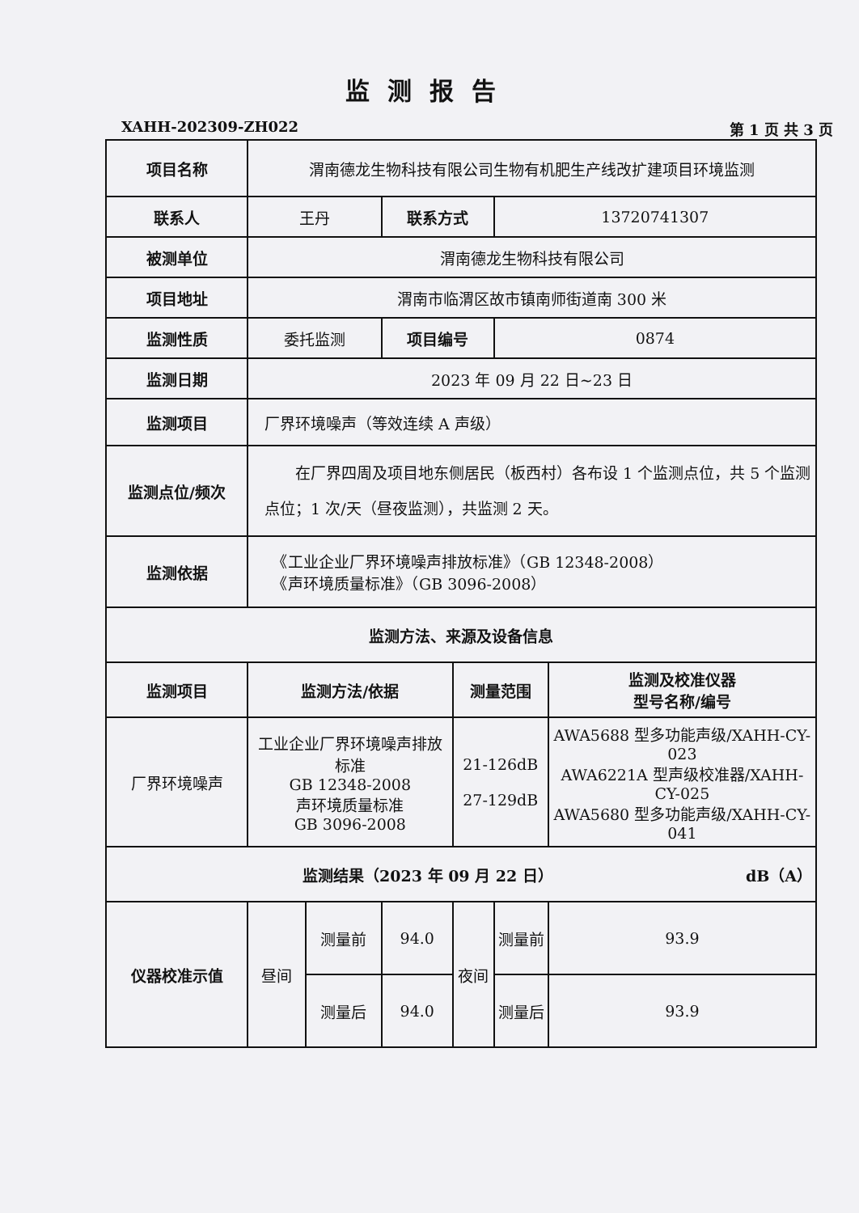监测报告
XAHH-202309-ZH022 第 1 页 共 3 页
| 项目名称 | 渭南德龙生物科技有限公司生物有机肥生产线改扩建项目环境监测 | | | | | |
| 联系人 | 王丹 | | 联系方式 | | 13720741307 | |
| 被测单位 | 渭南德龙生物科技有限公司 | | | | | |
| 项目地址 | 渭南市临渭区故市镇南师街道南 300 米 | | | | | |
| 监测性质 | 委托监测 | | 项目编号 | | 0874 | |
| 监测日期 | 2023 年 09 月 22 日~23 日 | | | | | |
| 监测项目 | 厂界环境噪声（等效连续 A 声级） | | | | | |
| 监测点位/频次 | 在厂界四周及项目地东侧居民（板西村）各布设 1 个监测点位，共 5 个监测点位；1 次/天（昼夜监测），共监测 2 天。 | | | | | |
| 监测依据 | 《工业企业厂界环境噪声排放标准》（GB 12348-2008） 《声环境质量标准》（GB 3096-2008） | | | | | |
| 监测方法、来源及设备信息 | | | | | | |
| 监测项目 | 监测方法/依据 | | | 测量范围 | | 监测及校准仪器 型号名称/编号 |
| 厂界环境噪声 | 工业企业厂界环境噪声排放标准 GB 12348-2008 声环境质量标准 GB 3096-2008 | | | 21-126dB 27-129dB | | AWA5688 型多功能声级/XAHH-CY-023 AWA6221A 型声级校准器/XAHH-CY-025 AWA5680 型多功能声级/XAHH-CY-041 |
| 监测结果（2023 年 09 月 22 日） dB（A） | | | | | | |
| 仪器校准示值 | 昼间 | 测量前 | 94.0 | 夜间 | 测量前 | 93.9 |
| | | 测量后 | 94.0 | | 测量后 | 93.9 |